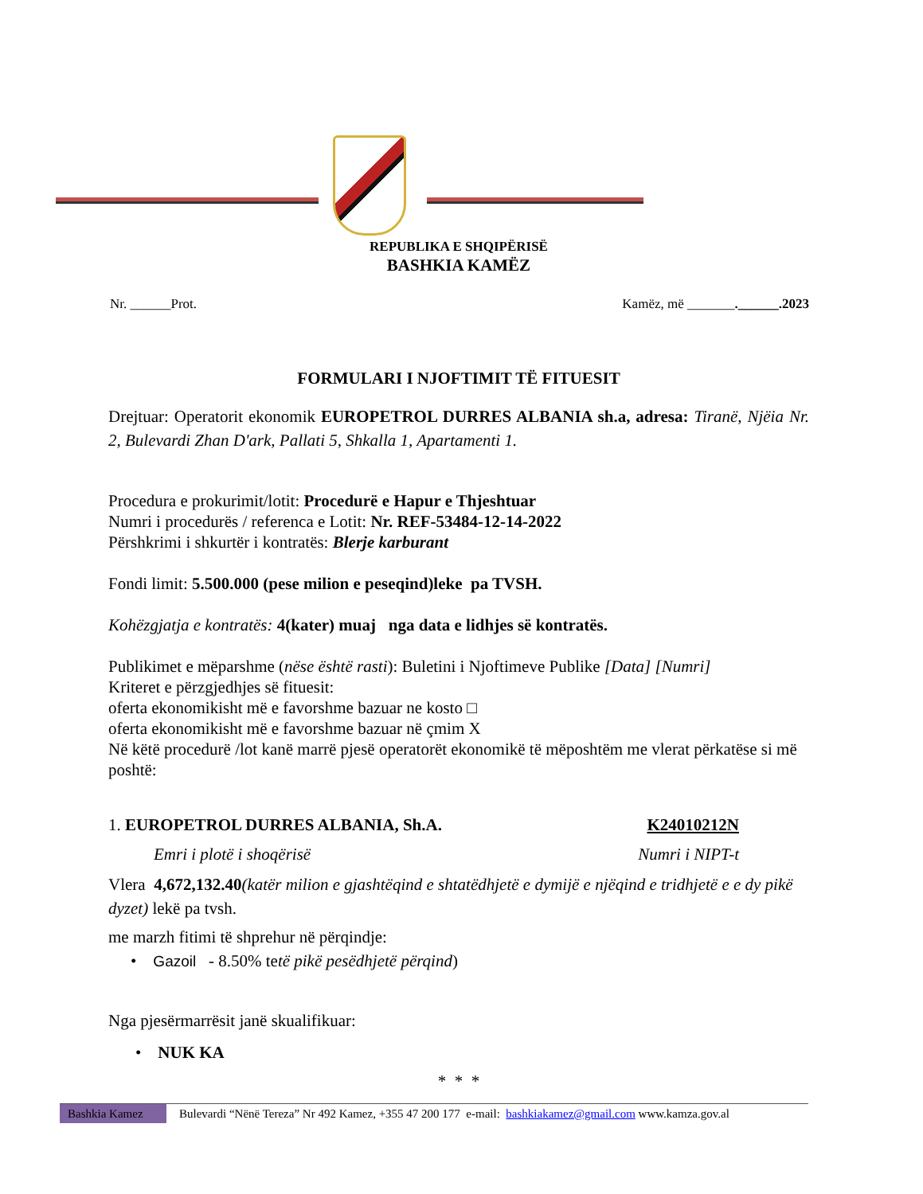REPUBLIKA E SHQIPËRISË
BASHKIA KAMËZ
Nr. ______Prot. Kamëz, më _______.______.2023
FORMULARI I NJOFTIMIT TË FITUESIT
Drejtuar: Operatorit ekonomik EUROPETROL DURRES ALBANIA sh.a, adresa: Tiranë, Njëia Nr. 2, Bulevardi Zhan D'ark, Pallati 5, Shkalla 1, Apartamenti 1.
Procedura e prokurimit/lotit: Procedurë e Hapur e Thjeshtuar
Numri i procedurës / referenca e Lotit: Nr. REF-53484-12-14-2022
Përshkrimi i shkurtër i kontratës: Blerje karburant
Fondi limit: 5.500.000 (pese milion e peseqind)leke pa TVSH.
Kohëzgjatja e kontratës: 4(kater) muaj nga data e lidhjes së kontratës.
Publikimet e mëparshme (nëse është rasti): Buletini i Njoftimeve Publike [Data] [Numri]
Kriteret e përzgjedhjes së fituesit:
oferta ekonomikisht më e favorshme bazuar ne kosto □
oferta ekonomikisht më e favorshme bazuar në çmim X
Në këtë procedurë /lot kanë marrë pjesë operatorët ekonomikë të mëposhtëm me vlerat përkatëse si më poshtë:
1. EUROPETROL DURRES ALBANIA, Sh.A. K24010212N
Emri i plotë i shoqërisë Numri i NIPT-t
Vlera 4,672,132.40(katër milion e gjashtëqind e shtatëdhjetë e dymijë e njëqind e tridhjetë e e dy pikë dyzet) lekë pa tvsh.
me marzh fitimi të shprehur në përqindje:
• Gazoil - 8.50% tetë pikë pesëdhjetë përqind)
Nga pjesërmarrësit janë skualifikuar:
• NUK KA
* * *
Bashkia Kamez Bulevardi “Nënë Tereza” Nr 492 Kamez, +355 47 200 177 e-mail: bashkiakamez@gmail.com www.kamza.gov.al